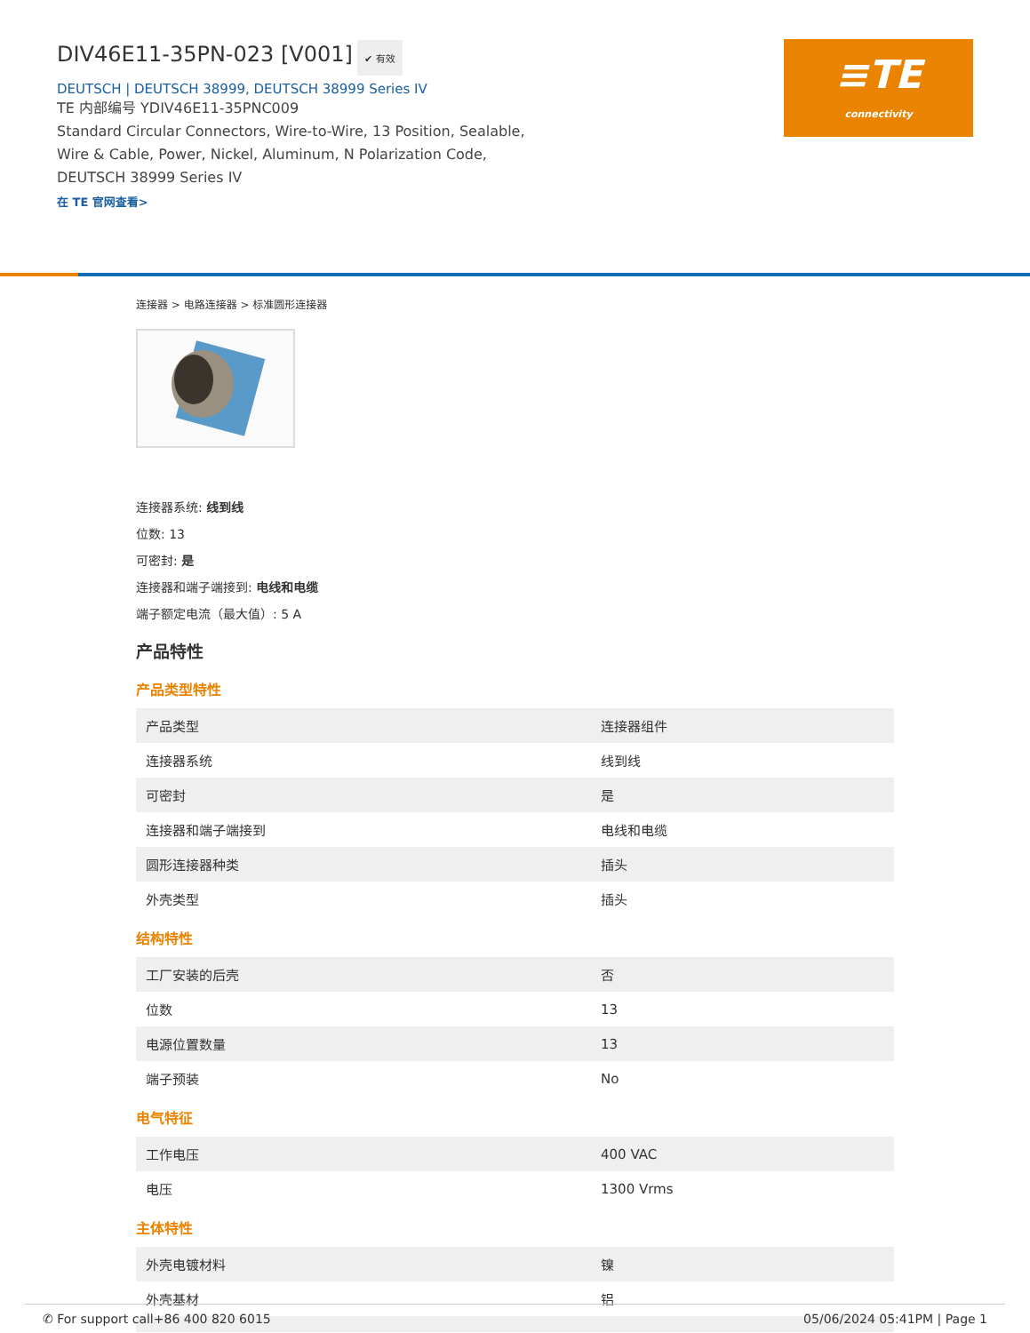DIV46E11-35PN-023 [V001]
✔ 有效
DEUTSCH | DEUTSCH 38999, DEUTSCH 38999 Series IV
TE 内部编号 YDIV46E11-35PNC009
Standard Circular Connectors, Wire-to-Wire, 13 Position, Sealable,
Wire & Cable, Power, Nickel, Aluminum, N Polarization Code,
DEUTSCH 38999 Series IV
在 TE 官网查看>
≡TE
connectivity
连接器 > 电路连接器 > 标准圆形连接器
连接器系统: 线到线
位数: 13
可密封: 是
连接器和端子端接到: 电线和电缆
端子额定电流（最大值）: 5 A
产品特性
产品类型特性
| 产品类型 | 连接器组件 |
| 连接器系统 | 线到线 |
| 可密封 | 是 |
| 连接器和端子端接到 | 电线和电缆 |
| 圆形连接器种类 | 插头 |
| 外壳类型 | 插头 |
结构特性
| 工厂安装的后壳 | 否 |
| 位数 | 13 |
| 电源位置数量 | 13 |
| 端子预装 | No |
电气特征
| 工作电压 | 400 VAC |
| 电压 | 1300 Vrms |
主体特性
| 外壳电镀材料 | 镍 |
| 外壳基材 | 铝 |
✆ For support call+86 400 820 6015 05/06/2024 05:41PM | Page 1